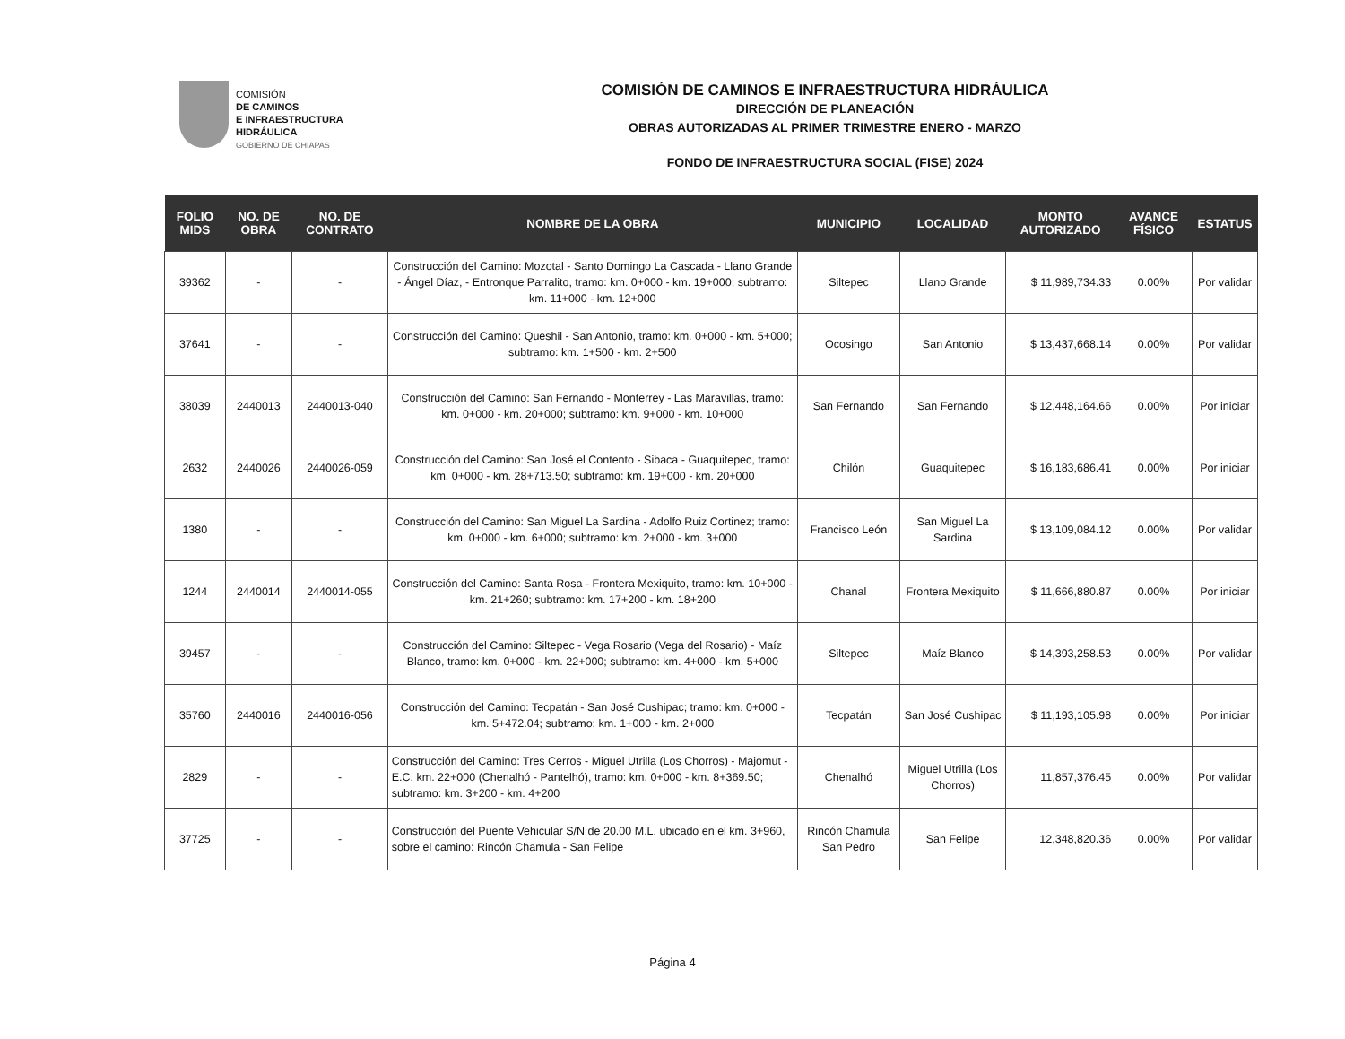COMISIÓN
DE CAMINOS
E INFRAESTRUCTURA
HIDRÁULICA
GOBIERNO DE CHIAPAS
COMISIÓN DE CAMINOS E INFRAESTRUCTURA HIDRÁULICA
DIRECCIÓN DE PLANEACIÓN
OBRAS AUTORIZADAS AL PRIMER TRIMESTRE ENERO - MARZO
FONDO DE INFRAESTRUCTURA SOCIAL (FISE) 2024
| FOLIO MIDS | NO. DE OBRA | NO. DE CONTRATO | NOMBRE DE LA OBRA | MUNICIPIO | LOCALIDAD | MONTO AUTORIZADO | AVANCE FÍSICO | ESTATUS |
| --- | --- | --- | --- | --- | --- | --- | --- | --- |
| 39362 | - | - | Construcción del Camino: Mozotal - Santo Domingo La Cascada - Llano Grande - Ángel Díaz, - Entronque Parralito, tramo: km. 0+000 - km. 19+000; subtramo: km. 11+000 - km. 12+000 | Siltepec | Llano Grande | $ 11,989,734.33 | 0.00% | Por validar |
| 37641 | - | - | Construcción del Camino: Queshil - San Antonio, tramo: km. 0+000 - km. 5+000; subtramo: km. 1+500 - km. 2+500 | Ocosingo | San Antonio | $ 13,437,668.14 | 0.00% | Por validar |
| 38039 | 2440013 | 2440013-040 | Construcción del Camino: San Fernando - Monterrey - Las Maravillas, tramo: km. 0+000 - km. 20+000; subtramo: km. 9+000 - km. 10+000 | San Fernando | San Fernando | $ 12,448,164.66 | 0.00% | Por iniciar |
| 2632 | 2440026 | 2440026-059 | Construcción del Camino: San José el Contento - Sibaca - Guaquitepec, tramo: km. 0+000 - km. 28+713.50; subtramo: km. 19+000 - km. 20+000 | Chilón | Guaquitepec | $ 16,183,686.41 | 0.00% | Por iniciar |
| 1380 | - | - | Construcción del Camino: San Miguel La Sardina - Adolfo Ruiz Cortinez; tramo: km. 0+000 - km. 6+000; subtramo: km. 2+000 - km. 3+000 | Francisco León | San Miguel La Sardina | $ 13,109,084.12 | 0.00% | Por validar |
| 1244 | 2440014 | 2440014-055 | Construcción del Camino: Santa Rosa - Frontera Mexiquito, tramo: km. 10+000 - km. 21+260; subtramo: km. 17+200 - km. 18+200 | Chanal | Frontera Mexiquito | $ 11,666,880.87 | 0.00% | Por iniciar |
| 39457 | - | - | Construcción del Camino: Siltepec - Vega Rosario (Vega del Rosario) - Maíz Blanco, tramo: km. 0+000 - km. 22+000; subtramo: km. 4+000 - km. 5+000 | Siltepec | Maíz Blanco | $ 14,393,258.53 | 0.00% | Por validar |
| 35760 | 2440016 | 2440016-056 | Construcción del Camino: Tecpatán - San José Cushipac; tramo: km. 0+000 - km. 5+472.04; subtramo: km. 1+000 - km. 2+000 | Tecpatán | San José Cushipac | $ 11,193,105.98 | 0.00% | Por iniciar |
| 2829 | - | - | Construcción del Camino: Tres Cerros - Miguel Utrilla (Los Chorros) - Majomut - E.C. km. 22+000 (Chenalhó - Pantelhó), tramo: km. 0+000 - km. 8+369.50; subtramo: km. 3+200 - km. 4+200 | Chenalhó | Miguel Utrilla (Los Chorros) | 11,857,376.45 | 0.00% | Por validar |
| 37725 | - | - | Construcción del Puente Vehicular S/N de 20.00 M.L. ubicado en el km. 3+960, sobre el camino: Rincón Chamula - San Felipe | Rincón Chamula San Pedro | San Felipe | 12,348,820.36 | 0.00% | Por validar |
Página 4